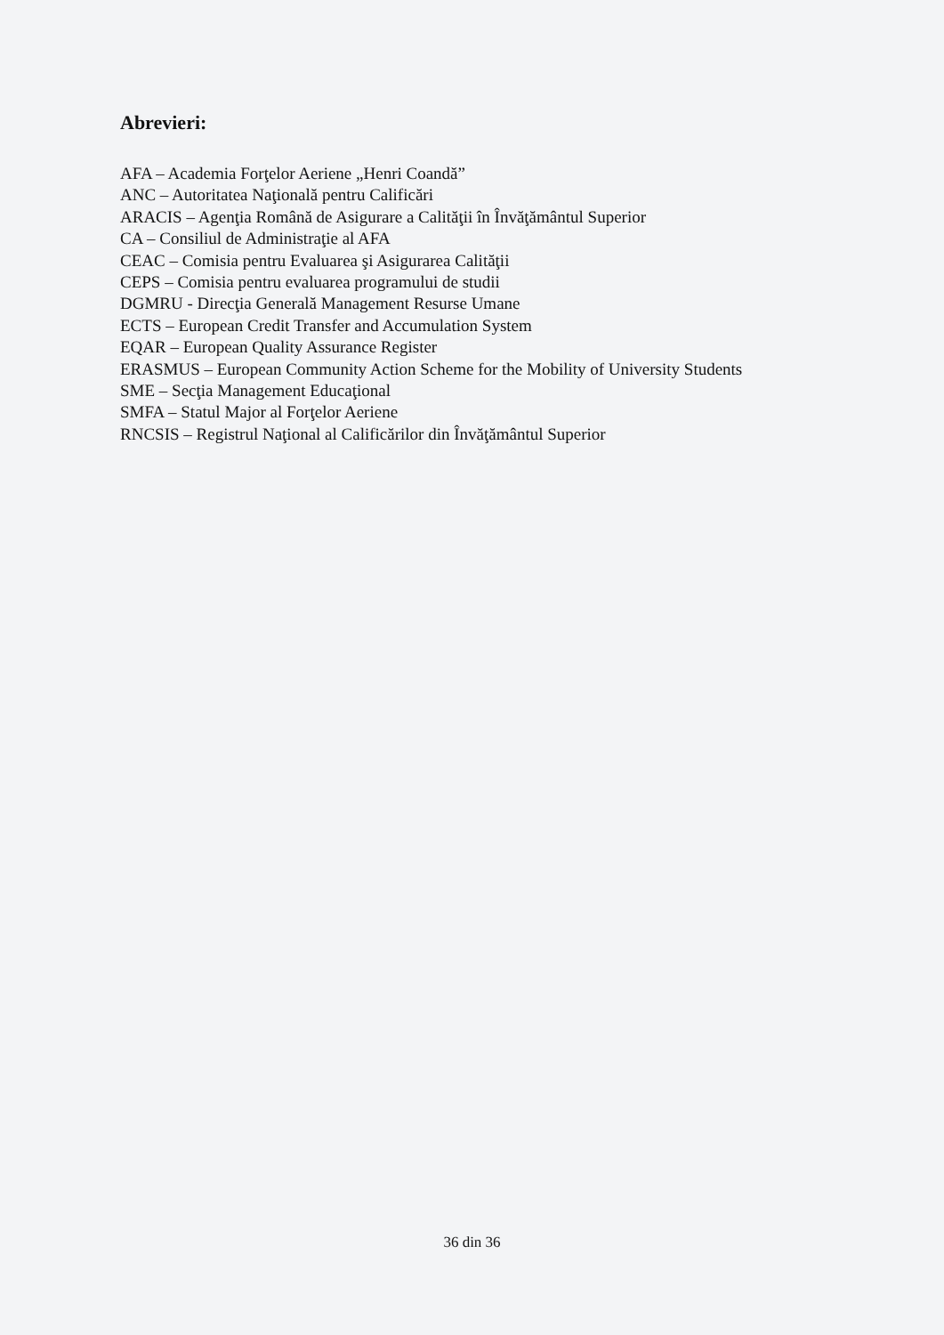Abrevieri:
AFA – Academia Forţelor Aeriene „Henri Coandă”
ANC – Autoritatea Naţională pentru Calificări
ARACIS – Agenţia Română de Asigurare a Calităţii în Învăţământul Superior
CA – Consiliul de Administraţie al AFA
CEAC – Comisia pentru Evaluarea şi Asigurarea Calităţii
CEPS – Comisia pentru evaluarea programului de studii
DGMRU - Direcţia Generală Management Resurse Umane
ECTS – European Credit Transfer and Accumulation System
EQAR – European Quality Assurance Register
ERASMUS – European Community Action Scheme for the Mobility of University Students
SME – Secţia Management Educaţional
SMFA – Statul Major al Forţelor Aeriene
RNCSIS – Registrul Naţional al Calificărilor din Învăţământul Superior
36 din 36